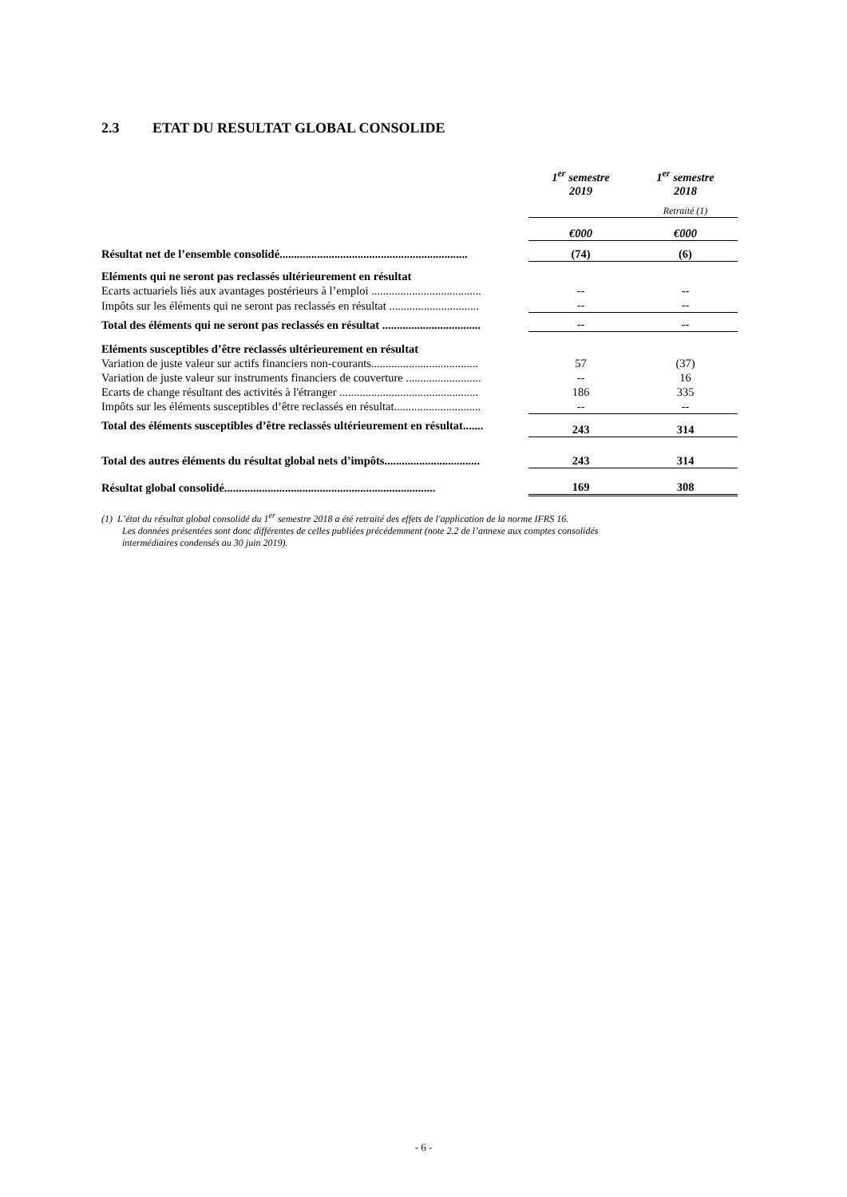2.3 ETAT DU RESULTAT GLOBAL CONSOLIDE
| | 1<sup>er</sup> semestre 2019 | 1<sup>er</sup> semestre 2018 |
| | | Retraité (1) |
| | €000 | €000 |
| Résultat net de l’ensemble consolidé................................................................. | (74) | (6) |
| Eléments qui ne seront pas reclassés ultérieurement en résultat | | |
| Ecarts actuariels liés aux avantages postérieurs à l’emploi ...................................... | -- | -- |
| Impôts sur les éléments qui ne seront pas reclassés en résultat ............................... | -- | -- |
| Total des éléments qui ne seront pas reclassés en résultat .................................. | -- | -- |
| Eléments susceptibles d’être reclassés ultérieurement en résultat | | |
| Variation de juste valeur sur actifs financiers non-courants..................................... | 57 | (37) |
| Variation de juste valeur sur instruments financiers de couverture .......................... | -- | 16 |
| Ecarts de change résultant des activités à l'étranger ................................................ | 186 | 335 |
| Impôts sur les éléments susceptibles d’être reclassés en résultat.............................. | -- | -- |
| Total des éléments susceptibles d’être reclassés ultérieurement en résultat....... | 243 | 314 |
| Total des autres éléments du résultat global nets d’impôts................................. | 243 | 314 |
| Résultat global consolidé......................................................................... | 169 | 308 |
(1) L’état du résultat global consolidé du 1<sup>er</sup> semestre 2018 a été retraité des effets de l'application de la norme IFRS 16.
Les données présentées sont donc différentes de celles publiées précédemment (note 2.2 de l’annexe aux comptes consolidés
intermédiaires condensés au 30 juin 2019).
- 6 -